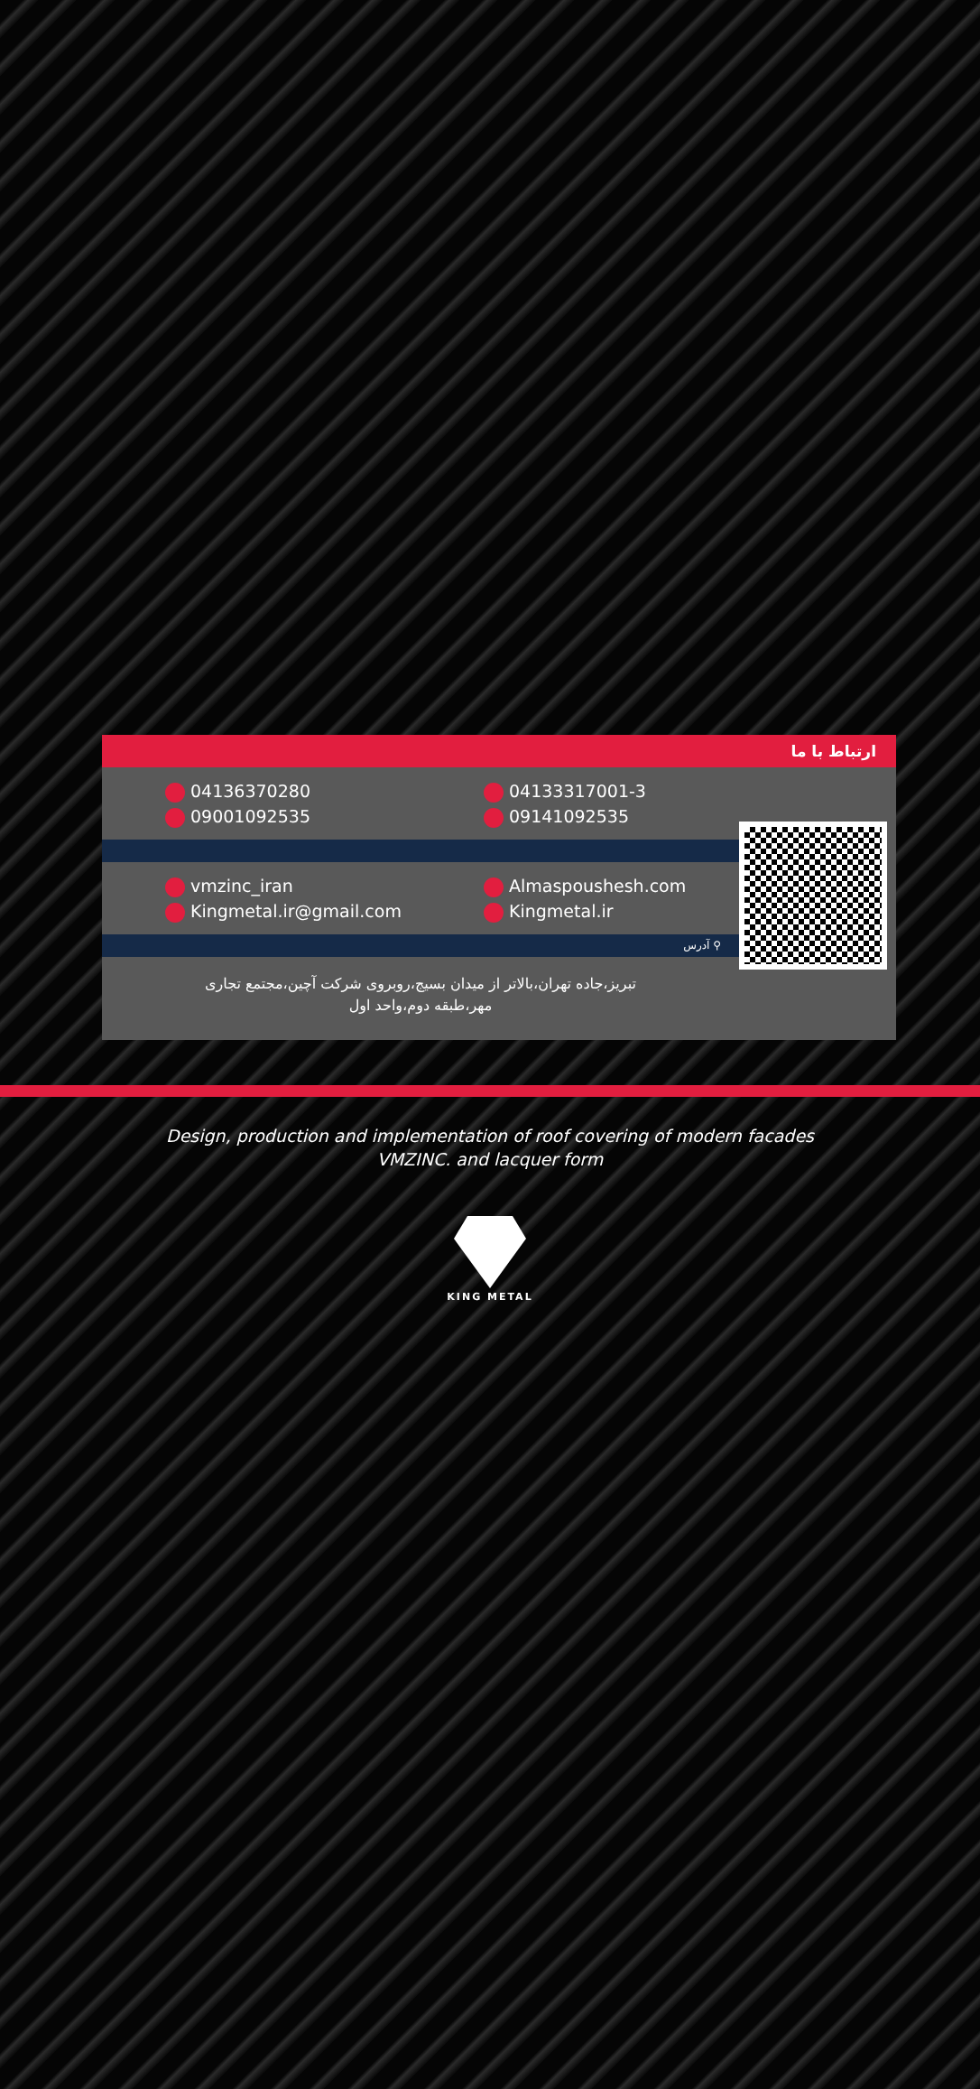ارتباط با ما
04136370280
09001092535
04133317001-3
09141092535
vmzinc_iran
Kingmetal.ir@gmail.com
Almaspoushesh.com
Kingmetal.ir
⚲ آدرس
تبریز،جاده تهران،بالاتر از میدان بسیج،روبروی شرکت آچین،مجتمع تجاری مهر،طبقه دوم،واحد اول
Design, production and implementation of roof covering of modern facades
VMZINC. and lacquer form
KING METAL